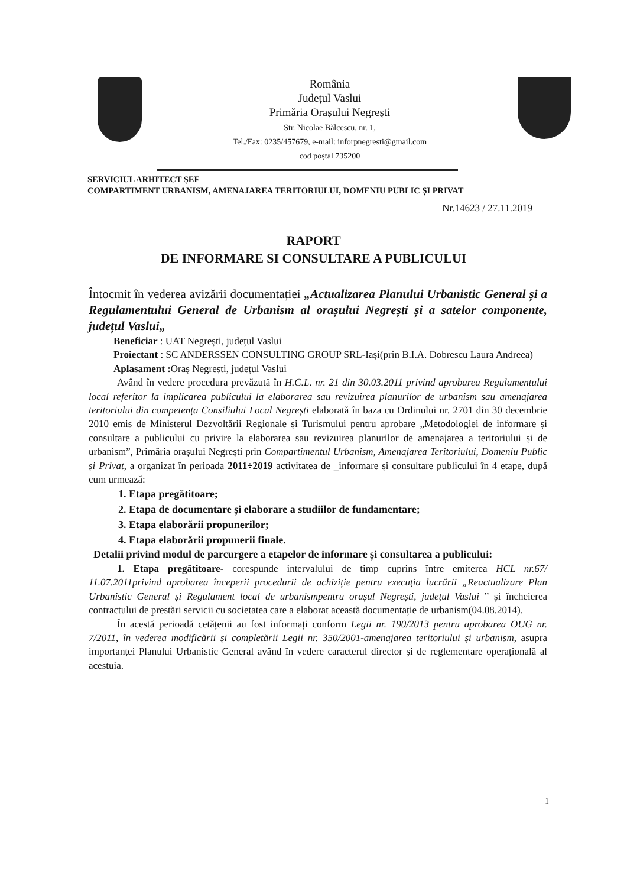România
Județul Vaslui
Primăria Orașului Negrești
Str. Nicolae Bălcescu, nr. 1,
Tel./Fax: 0235/457679, e-mail: inforpnegresti@gmail.com
cod poștal 735200
SERVICIUL ARHITECT ȘEF
COMPARTIMENT URBANISM, AMENAJAREA TERITORIULUI, DOMENIU PUBLIC ȘI PRIVAT
Nr.14623 / 27.11.2019
RAPORT
DE INFORMARE SI CONSULTARE A PUBLICULUI
Întocmit în vederea avizării documentației „Actualizarea Planului Urbanistic General și a Regulamentului General de Urbanism al orașului Negrești și a satelor componente, județul Vaslui„
Beneficiar : UAT Negrești, județul Vaslui
Proiectant : SC ANDERSSEN CONSULTING GROUP SRL-Iași(prin B.I.A. Dobrescu Laura Andreea)
Aplasament : Oraș Negrești, județul Vaslui
Având în vedere procedura prevăzută în H.C.L. nr. 21 din 30.03.2011 privind aprobarea Regulamentului local referitor la implicarea publicului la elaborarea sau revizuirea planurilor de urbanism sau amenajarea teritoriului din competența Consiliului Local Negrești elaborată în baza cu Ordinului nr. 2701 din 30 decembrie 2010 emis de Ministerul Dezvoltării Regionale și Turismului pentru aprobare „Metodologiei de informare și consultare a publicului cu privire la elaborarea sau revizuirea planurilor de amenajarea a teritoriului și de urbanism”, Primăria orașului Negrești prin Compartimentul Urbanism, Amenajarea Teritoriului, Domeniu Public și Privat, a organizat în perioada 2011÷2019 activitatea de _informare și consultare publicului în 4 etape, după cum urmează:
1. Etapa pregătitoare;
2. Etapa de documentare și elaborare a studiilor de fundamentare;
3. Etapa elaborării propunerilor;
4. Etapa elaborării propunerii finale.
Detalii privind modul de parcurgere a etapelor de informare și consultarea a publicului:
1. Etapa pregătitoare- corespunde intervalului de timp cuprins între emiterea HCL nr.67/ 11.07.2011privind aprobarea începerii procedurii de achiziție pentru execuția lucrării „Reactualizare Plan Urbanistic General și Regulament local de urbanismpentru orașul Negrești, județul Vaslui ” și încheierea contractului de prestări servicii cu societatea care a elaborat această documentație de urbanism(04.08.2014).
În acestă perioadă cetățenii au fost informați conform Legii nr. 190/2013 pentru aprobarea OUG nr. 7/2011, în vederea modificării și completării Legii nr. 350/2001-amenajarea teritoriului și urbanism, asupra importanței Planului Urbanistic General având în vedere caracterul director și de reglementare operațională al acestuia.
1